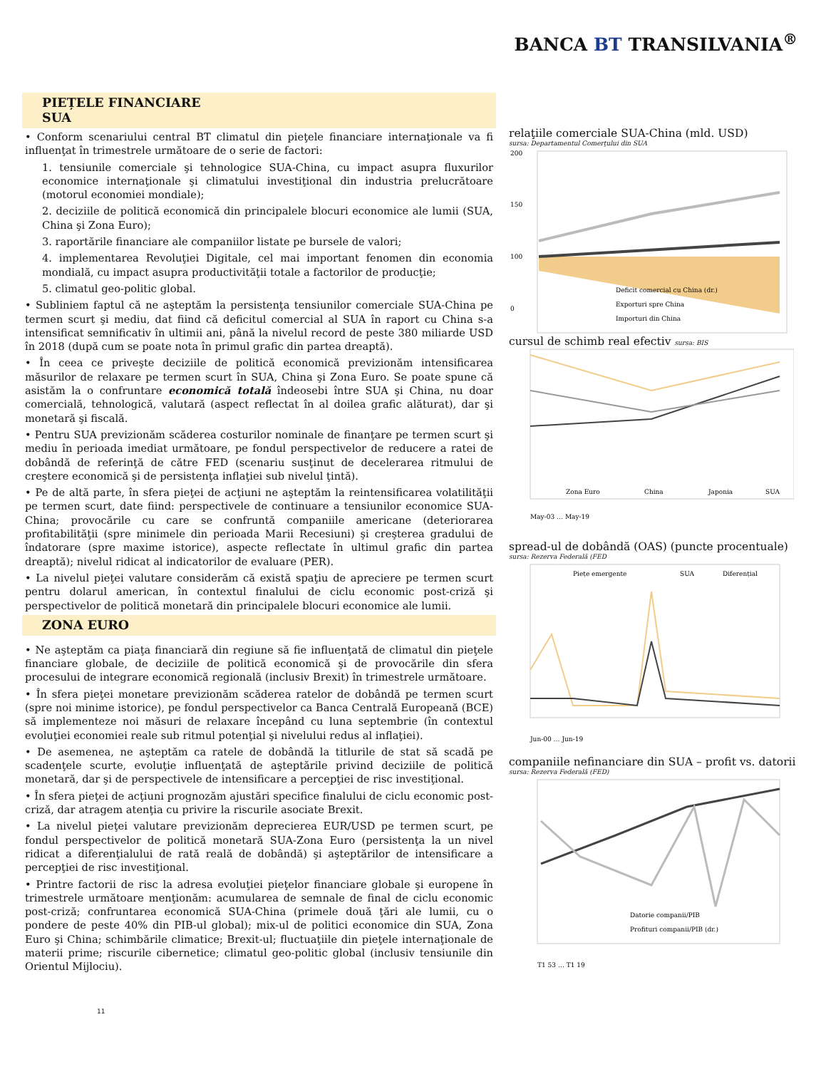BANCA BT TRANSILVANIA<sup>®</sup>
PIEȚELE FINANCIARE
SUA
• Conform scenariului central BT climatul din pieţele financiare internaţionale va fi influenţat în trimestrele următoare de o serie de factori:
1. tensiunile comerciale şi tehnologice SUA-China, cu impact asupra fluxurilor economice internaţionale şi climatului investiţional din industria prelucrătoare (motorul economiei mondiale);
2. deciziile de politică economică din principalele blocuri economice ale lumii (SUA, China şi Zona Euro);
3. raportările financiare ale companiilor listate pe bursele de valori;
4. implementarea Revoluţiei Digitale, cel mai important fenomen din economia mondială, cu impact asupra productivităţii totale a factorilor de producţie;
5. climatul geo-politic global.
• Subliniem faptul că ne aşteptăm la persistenţa tensiunilor comerciale SUA-China pe termen scurt şi mediu, dat fiind că deficitul comercial al SUA în raport cu China s-a intensificat semnificativ în ultimii ani, până la nivelul record de peste 380 miliarde USD în 2018 (după cum se poate nota în primul grafic din partea dreaptă).
• În ceea ce priveşte deciziile de politică economică previzionăm intensificarea măsurilor de relaxare pe termen scurt în SUA, China şi Zona Euro. Se poate spune că asistăm la o confruntare economică totală îndeosebi între SUA şi China, nu doar comercială, tehnologică, valutară (aspect reflectat în al doilea grafic alăturat), dar şi monetară şi fiscală.
• Pentru SUA previzionăm scăderea costurilor nominale de finanţare pe termen scurt şi mediu în perioada imediat următoare, pe fondul perspectivelor de reducere a ratei de dobândă de referinţă de către FED (scenariu susţinut de decelerarea ritmului de creştere economică şi de persistenţa inflaţiei sub nivelul ţintă).
• Pe de altă parte, în sfera pieţei de acţiuni ne aşteptăm la reintensificarea volatilităţii pe termen scurt, date fiind: perspectivele de continuare a tensiunilor economice SUA-China; provocările cu care se confruntă companiile americane (deteriorarea profitabilităţii (spre minimele din perioada Marii Recesiuni) şi creşterea gradului de îndatorare (spre maxime istorice), aspecte reflectate în ultimul grafic din partea dreaptă); nivelul ridicat al indicatorilor de evaluare (PER).
• La nivelul pieţei valutare considerăm că există spaţiu de apreciere pe termen scurt pentru dolarul american, în contextul finalului de ciclu economic post-criză şi perspectivelor de politică monetară din principalele blocuri economice ale lumii.
ZONA EURO
• Ne aşteptăm ca piaţa financiară din regiune să fie influenţată de climatul din pieţele financiare globale, de deciziile de politică economică şi de provocările din sfera procesului de integrare economică regională (inclusiv Brexit) în trimestrele următoare.
• În sfera pieţei monetare previzionăm scăderea ratelor de dobândă pe termen scurt (spre noi minime istorice), pe fondul perspectivelor ca Banca Centrală Europeană (BCE) să implementeze noi măsuri de relaxare începând cu luna septembrie (în contextul evoluţiei economiei reale sub ritmul potenţial şi nivelului redus al inflaţiei).
• De asemenea, ne aşteptăm ca ratele de dobândă la titlurile de stat să scadă pe scadenţele scurte, evoluţie influenţată de aşteptările privind deciziile de politică monetară, dar şi de perspectivele de intensificare a percepţiei de risc investiţional.
• În sfera pieţei de acţiuni prognozăm ajustări specifice finalului de ciclu economic post-criză, dar atragem atenţia cu privire la riscurile asociate Brexit.
• La nivelul pieţei valutare previzionăm deprecierea EUR/USD pe termen scurt, pe fondul perspectivelor de politică monetară SUA-Zona Euro (persistenţa la un nivel ridicat a diferenţialului de rată reală de dobândă) şi aşteptărilor de intensificare a percepţiei de risc investiţional.
• Printre factorii de risc la adresa evoluţiei pieţelor financiare globale şi europene în trimestrele următoare menţionăm: acumularea de semnale de final de ciclu economic post-criză; confruntarea economică SUA-China (primele două ţări ale lumii, cu o pondere de peste 40% din PIB-ul global); mix-ul de politici economice din SUA, Zona Euro şi China; schimbările climatice; Brexit-ul; fluctuaţiile din pieţele internaţionale de materii prime; riscurile cibernetice; climatul geo-politic global (inclusiv tensiunile din Orientul Mijlociu).
11
relaţiile comerciale SUA-China (mld. USD)
sursa: Departamentul Comerţului din SUA
200
150
100
0
Deficit comercial cu China (dr.)
Exporturi spre China
Importuri din China
cursul de schimb real efectiv sursa: BIS
Zona Euro
China
Japonia
SUA
May-03 … May-19
spread-ul de dobândă (OAS) (puncte procentuale)
sursa: Rezerva Federală (FED
Piețe emergente
SUA
Diferențial
Jun-00 … Jun-19
companiile nefinanciare din SUA – profit vs. datorii
sursa: Rezerva Federală (FED)
Datorie companii/PIB
Profituri companii/PIB (dr.)
T1 53 … T1 19